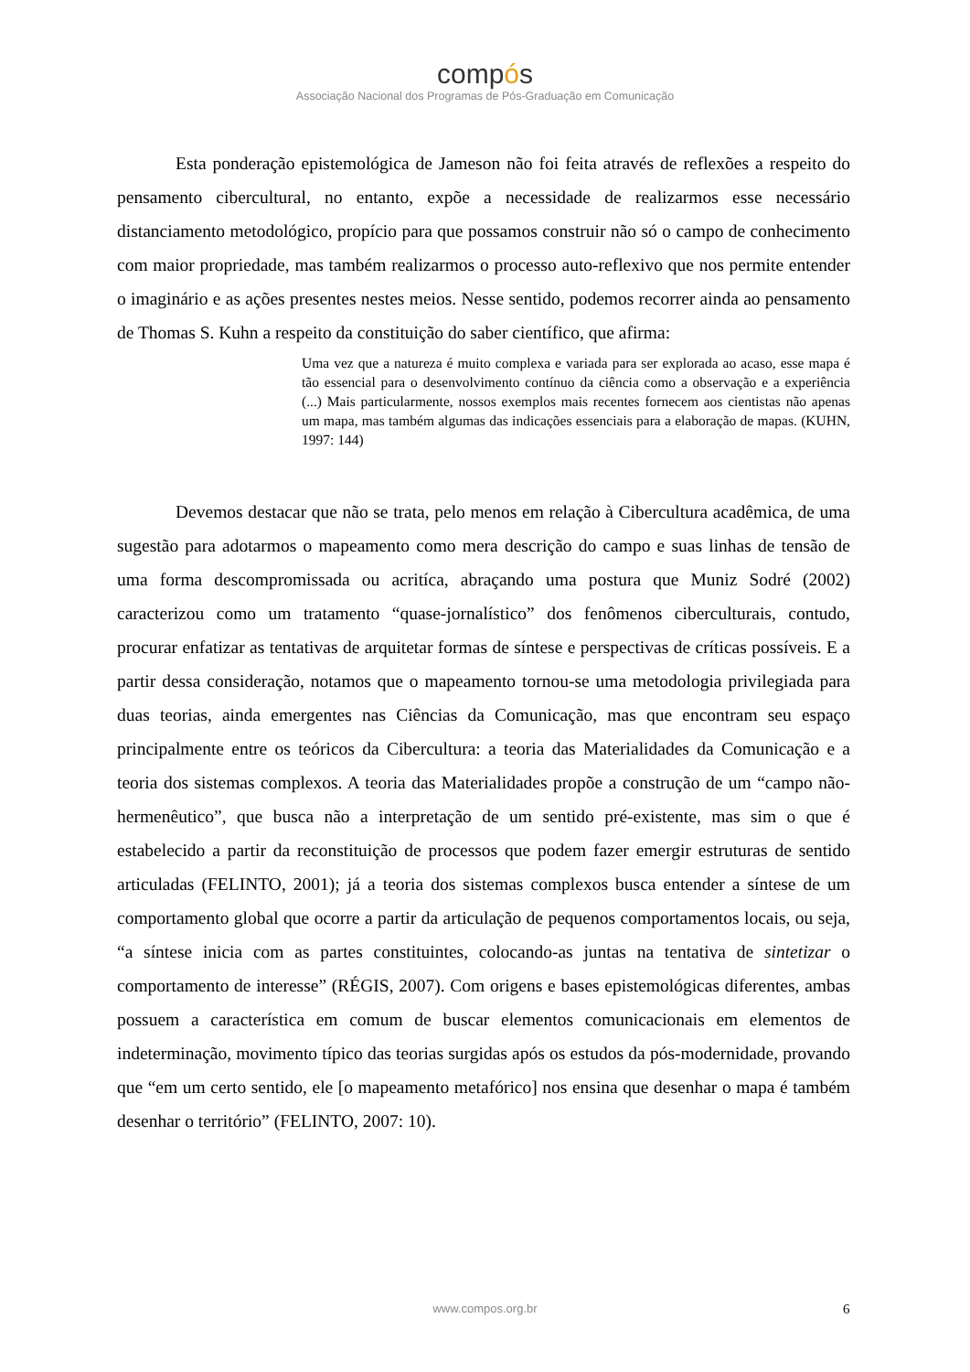compós
Associação Nacional dos Programas de Pós-Graduação em Comunicação
Esta ponderação epistemológica de Jameson não foi feita através de reflexões a respeito do pensamento cibercultural, no entanto, expõe a necessidade de realizarmos esse necessário distanciamento metodológico, propício para que possamos construir não só o campo de conhecimento com maior propriedade, mas também realizarmos o processo auto-reflexivo que nos permite entender o imaginário e as ações presentes nestes meios. Nesse sentido, podemos recorrer ainda ao pensamento de Thomas S. Kuhn a respeito da constituição do saber científico, que afirma:
Uma vez que a natureza é muito complexa e variada para ser explorada ao acaso, esse mapa é tão essencial para o desenvolvimento contínuo da ciência como a observação e a experiência (...) Mais particularmente, nossos exemplos mais recentes fornecem aos cientistas não apenas um mapa, mas também algumas das indicações essenciais para a elaboração de mapas. (KUHN, 1997: 144)
Devemos destacar que não se trata, pelo menos em relação à Cibercultura acadêmica, de uma sugestão para adotarmos o mapeamento como mera descrição do campo e suas linhas de tensão de uma forma descompromissada ou acritíca, abraçando uma postura que Muniz Sodré (2002) caracterizou como um tratamento “quase-jornalístico” dos fenômenos ciberculturais, contudo, procurar enfatizar as tentativas de arquitetar formas de síntese e perspectivas de críticas possíveis. E a partir dessa consideração, notamos que o mapeamento tornou-se uma metodologia privilegiada para duas teorias, ainda emergentes nas Ciências da Comunicação, mas que encontram seu espaço principalmente entre os teóricos da Cibercultura: a teoria das Materialidades da Comunicação e a teoria dos sistemas complexos. A teoria das Materialidades propõe a construção de um “campo não-hermenêutico”, que busca não a interpretação de um sentido pré-existente, mas sim o que é estabelecido a partir da reconstituição de processos que podem fazer emergir estruturas de sentido articuladas (FELINTO, 2001); já a teoria dos sistemas complexos busca entender a síntese de um comportamento global que ocorre a partir da articulação de pequenos comportamentos locais, ou seja, “a síntese inicia com as partes constituintes, colocando-as juntas na tentativa de sintetizar o comportamento de interesse” (RÉGIS, 2007). Com origens e bases epistemológicas diferentes, ambas possuem a característica em comum de buscar elementos comunicacionais em elementos de indeterminação, movimento típico das teorias surgidas após os estudos da pós-modernidade, provando que “em um certo sentido, ele [o mapeamento metafórico] nos ensina que desenhar o mapa é também desenhar o território” (FELINTO, 2007: 10).
www.compos.org.br 6